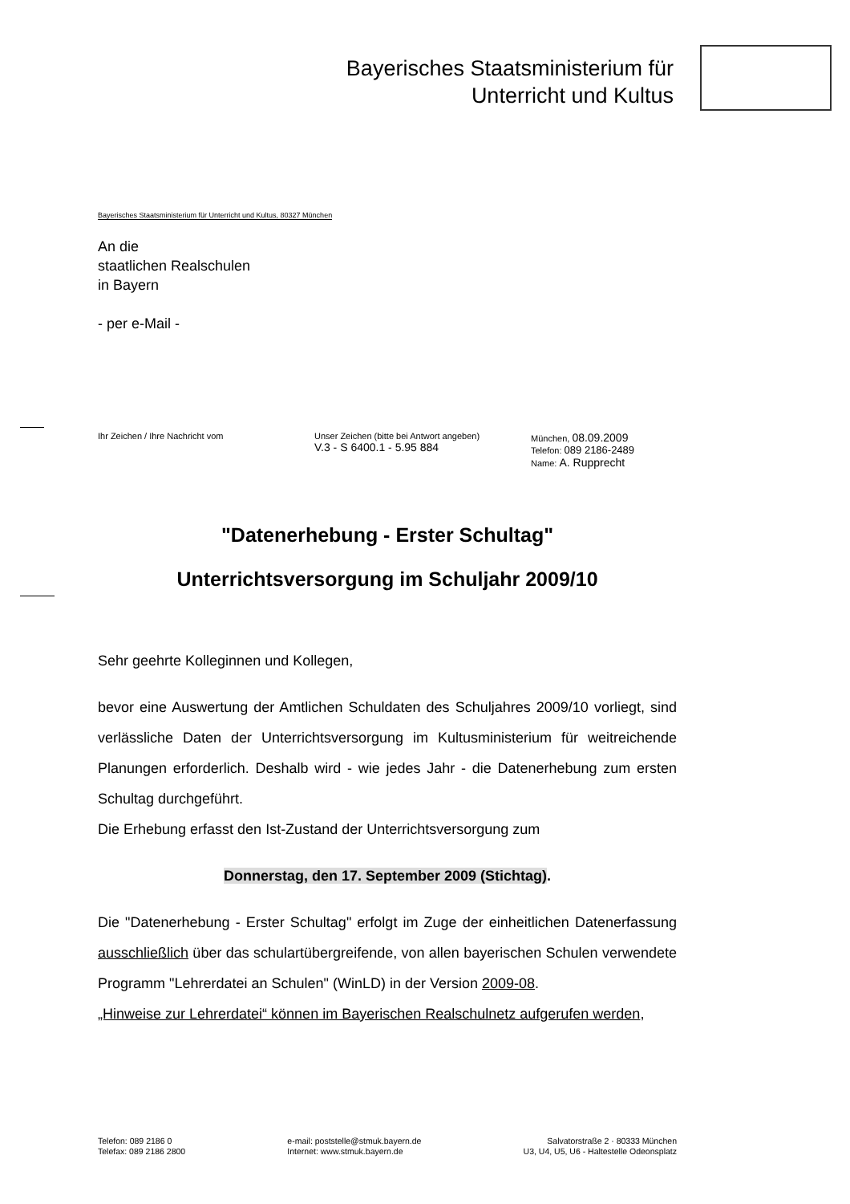Bayerisches Staatsministerium für
Unterricht und Kultus
Bayerisches Staatsministerium für Unterricht und Kultus, 80327 München
An die
staatlichen Realschulen
in Bayern
- per e-Mail -
Ihr Zeichen / Ihre Nachricht vom Unser Zeichen (bitte bei Antwort angeben)
V.3 - S 6400.1 - 5.95 884
München, 08.09.2009
Telefon: 089 2186-2489
Name: A. Rupprecht
"Datenerhebung - Erster Schultag"
Unterrichtsversorgung im Schuljahr 2009/10
Sehr geehrte Kolleginnen und Kollegen,
bevor eine Auswertung der Amtlichen Schuldaten des Schuljahres 2009/10 vorliegt, sind verlässliche Daten der Unterrichtsversorgung im Kultusministerium für weitreichende Planungen erforderlich. Deshalb wird - wie jedes Jahr - die Datenerhebung zum ersten Schultag durchgeführt.
Die Erhebung erfasst den Ist-Zustand der Unterrichtsversorgung zum
Donnerstag, den 17. September 2009 (Stichtag).
Die "Datenerhebung - Erster Schultag" erfolgt im Zuge der einheitlichen Datenerfassung ausschließlich über das schulartübergreifende, von allen bayerischen Schulen verwendete Programm "Lehrerdatei an Schulen" (WinLD) in der Version 2009-08.
„Hinweise zur Lehrerdatei“ können im Bayerischen Realschulnetz aufgerufen werden,
Telefon: 089 2186 0
Telefax: 089 2186 2800
e-mail: poststelle@stmuk.bayern.de
Internet: www.stmuk.bayern.de
Salvatorstraße 2 · 80333 München
U3, U4, U5, U6 - Haltestelle Odeonsplatz